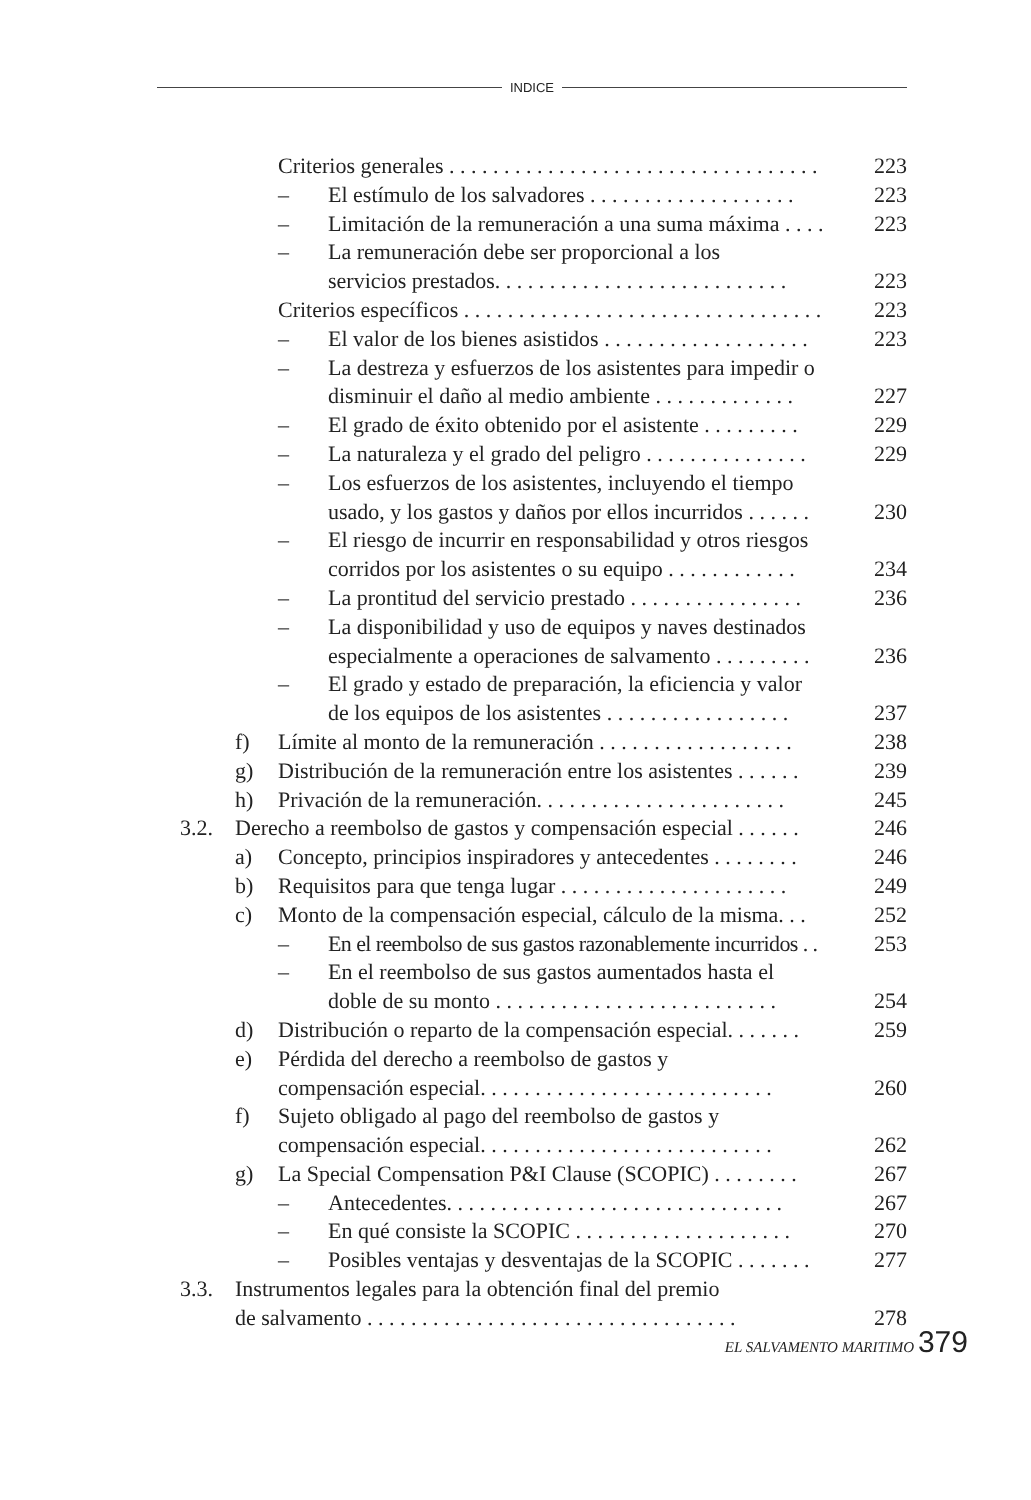INDICE
Criterios generales . . . . . . . . . . . . . . . . . . . . . . . . . . . . . . . . . . 223
– El estímulo de los salvadores . . . . . . . . . . . . . . . . . . . 223
– Limitación de la remuneración a una suma máxima . . . . 223
– La remuneración debe ser proporcional a los
servicios prestados. . . . . . . . . . . . . . . . . . . . . . . . . . .
223
Criterios específicos . . . . . . . . . . . . . . . . . . . . . . . . . . . . . . . . . 223
– El valor de los bienes asistidos . . . . . . . . . . . . . . . . . . . 223
– La destreza y esfuerzos de los asistentes para impedir o
disminuir el daño al medio ambiente . . . . . . . . . . . . .
227
– El grado de éxito obtenido por el asistente . . . . . . . . . 229
– La naturaleza y el grado del peligro . . . . . . . . . . . . . . . 229
– Los esfuerzos de los asistentes, incluyendo el tiempo
usado, y los gastos y daños por ellos incurridos . . . . . .
230
– El riesgo de incurrir en responsabilidad y otros riesgos
corridos por los asistentes o su equipo . . . . . . . . . . . .
234
– La prontitud del servicio prestado . . . . . . . . . . . . . . . . 236
– La disponibilidad y uso de equipos y naves destinados
especialmente a operaciones de salvamento . . . . . . . . .
236
– El grado y estado de preparación, la eficiencia y valor
de los equipos de los asistentes . . . . . . . . . . . . . . . . .
237
f) Límite al monto de la remuneración . . . . . . . . . . . . . . . . . . 238
g) Distribución de la remuneración entre los asistentes . . . . . . 239
h) Privación de la remuneración. . . . . . . . . . . . . . . . . . . . . . . 245
3.2. Derecho a reembolso de gastos y compensación especial . . . . . . 246
a) Concepto, principios inspiradores y antecedentes . . . . . . . . 246
b) Requisitos para que tenga lugar . . . . . . . . . . . . . . . . . . . . . 249
c) Monto de la compensación especial, cálculo de la misma. . . 252
– En el reembolso de sus gastos razonablemente incurridos . . 253
– En el reembolso de sus gastos aumentados hasta el
doble de su monto . . . . . . . . . . . . . . . . . . . . . . . . . .
254
d) Distribución o reparto de la compensación especial. . . . . . . 259
e) Pérdida del derecho a reembolso de gastos y
compensación especial. . . . . . . . . . . . . . . . . . . . . . . . . . .
260
f) Sujeto obligado al pago del reembolso de gastos y
compensación especial. . . . . . . . . . . . . . . . . . . . . . . . . . .
262
g) La Special Compensation P&I Clause (SCOPIC) . . . . . . . . 267
– Antecedentes. . . . . . . . . . . . . . . . . . . . . . . . . . . . . . . 267
– En qué consiste la SCOPIC . . . . . . . . . . . . . . . . . . . . 270
– Posibles ventajas y desventajas de la SCOPIC . . . . . . . 277
3.3. Instrumentos legales para la obtención final del premio
de salvamento . . . . . . . . . . . . . . . . . . . . . . . . . . . . . . . . . .
278
EL SALVAMENTO MARITIMO 379